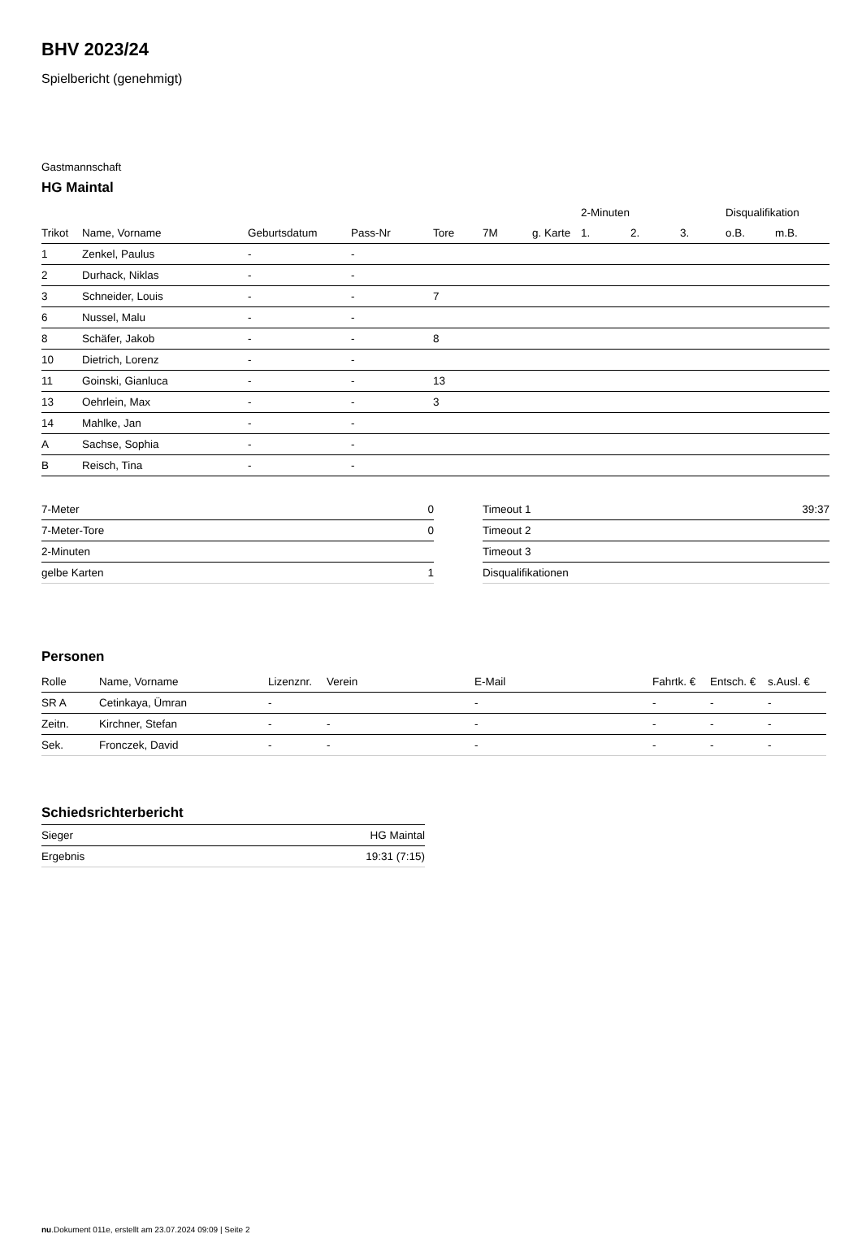BHV 2023/24
Spielbericht (genehmigt)
Gastmannschaft
HG Maintal
| | | | | | | | 2-Minuten | | | Disqualifikation | |
| --- | --- | --- | --- | --- | --- | --- | --- | --- | --- | --- | --- |
| Trikot | Name, Vorname | Geburtsdatum | Pass-Nr | Tore | 7M | g. Karte | 1. | 2. | 3. | o.B. | m.B. |
| 1 | Zenkel, Paulus | - | - | | | | | | | | |
| 2 | Durhack, Niklas | - | - | | | | | | | | |
| 3 | Schneider, Louis | - | - | 7 | | | | | | | |
| 6 | Nussel, Malu | - | - | | | | | | | | |
| 8 | Schäfer, Jakob | - | - | 8 | | | | | | | |
| 10 | Dietrich, Lorenz | - | - | | | | | | | | |
| 11 | Goinski, Gianluca | - | - | 13 | | | | | | | |
| 13 | Oehrlein, Max | - | - | 3 | | | | | | | |
| 14 | Mahlke, Jan | - | - | | | | | | | | |
| A | Sachse, Sophia | - | - | | | | | | | | |
| B | Reisch, Tina | - | - | | | | | | | | |
| 7-Meter | 0 |
| 7-Meter-Tore | 0 |
| 2-Minuten | |
| gelbe Karten | 1 |
| Timeout 1 | 39:37 |
| Timeout 2 | |
| Timeout 3 | |
| Disqualifikationen | |
Personen
| Rolle | Name, Vorname | Lizenznr. | Verein | E-Mail | Fahrtk. € | Entsch. € | s.Ausl. € |
| --- | --- | --- | --- | --- | --- | --- | --- |
| SR A | Cetinkaya, Ümran | - | | - | - | - | - |
| Zeitn. | Kirchner, Stefan | - | - | - | - | - | - |
| Sek. | Fronczek, David | - | - | - | - | - | - |
Schiedsrichterbericht
| Sieger | HG Maintal |
| Ergebnis | 19:31 (7:15) |
nu.Dokument 011e, erstellt am 23.07.2024 09:09 | Seite 2